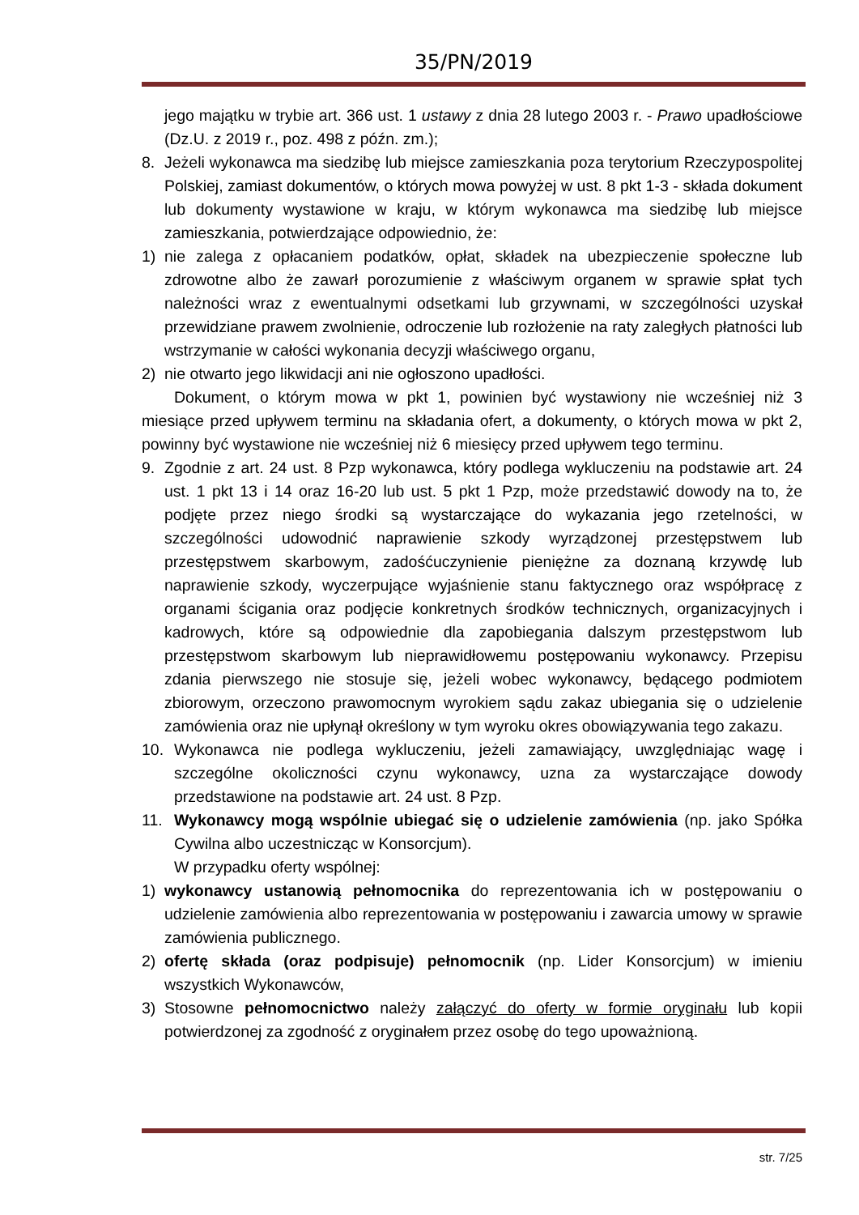35/PN/2019
jego majątku w trybie art. 366 ust. 1 ustawy z dnia 28 lutego 2003 r. - Prawo upadłościowe (Dz.U. z 2019 r., poz. 498 z późn. zm.);
8. Jeżeli wykonawca ma siedzibę lub miejsce zamieszkania poza terytorium Rzeczypospolitej Polskiej, zamiast dokumentów, o których mowa powyżej w ust. 8 pkt 1-3 - składa dokument lub dokumenty wystawione w kraju, w którym wykonawca ma siedzibę lub miejsce zamieszkania, potwierdzające odpowiednio, że:
1) nie zalega z opłacaniem podatków, opłat, składek na ubezpieczenie społeczne lub zdrowotne albo że zawarł porozumienie z właściwym organem w sprawie spłat tych należności wraz z ewentualnymi odsetkami lub grzywnami, w szczególności uzyskał przewidziane prawem zwolnienie, odroczenie lub rozłożenie na raty zaległych płatności lub wstrzymanie w całości wykonania decyzji właściwego organu,
2) nie otwarto jego likwidacji ani nie ogłoszono upadłości.
Dokument, o którym mowa w pkt 1, powinien być wystawiony nie wcześniej niż 3 miesiące przed upływem terminu na składania ofert, a dokumenty, o których mowa w pkt 2, powinny być wystawione nie wcześniej niż 6 miesięcy przed upływem tego terminu.
9. Zgodnie z art. 24 ust. 8 Pzp wykonawca, który podlega wykluczeniu na podstawie art. 24 ust. 1 pkt 13 i 14 oraz 16-20 lub ust. 5 pkt 1 Pzp, może przedstawić dowody na to, że podjęte przez niego środki są wystarczające do wykazania jego rzetelności, w szczególności udowodnić naprawienie szkody wyrządzonej przestępstwem lub przestępstwem skarbowym, zadośćuczynienie pieniężne za doznaną krzywdę lub naprawienie szkody, wyczerpujące wyjaśnienie stanu faktycznego oraz współpracę z organami ścigania oraz podjęcie konkretnych środków technicznych, organizacyjnych i kadrowych, które są odpowiednie dla zapobiegania dalszym przestępstwom lub przestępstwom skarbowym lub nieprawidłowemu postępowaniu wykonawcy. Przepisu zdania pierwszego nie stosuje się, jeżeli wobec wykonawcy, będącego podmiotem zbiorowym, orzeczono prawomocnym wyrokiem sądu zakaz ubiegania się o udzielenie zamówienia oraz nie upłynął określony w tym wyroku okres obowiązywania tego zakazu.
10. Wykonawca nie podlega wykluczeniu, jeżeli zamawiający, uwzględniając wagę i szczególne okoliczności czynu wykonawcy, uzna za wystarczające dowody przedstawione na podstawie art. 24 ust. 8 Pzp.
11. Wykonawcy mogą wspólnie ubiegać się o udzielenie zamówienia (np. jako Spółka Cywilna albo uczestnicząc w Konsorcjum).
W przypadku oferty wspólnej:
1) wykonawcy ustanowią pełnomocnika do reprezentowania ich w postępowaniu o udzielenie zamówienia albo reprezentowania w postępowaniu i zawarcia umowy w sprawie zamówienia publicznego.
2) ofertę składa (oraz podpisuje) pełnomocnik (np. Lider Konsorcjum) w imieniu wszystkich Wykonawców,
3) Stosowne pełnomocnictwo należy załączyć do oferty w formie oryginału lub kopii potwierdzonej za zgodność z oryginałem przez osobę do tego upoważnioną.
str. 7/25